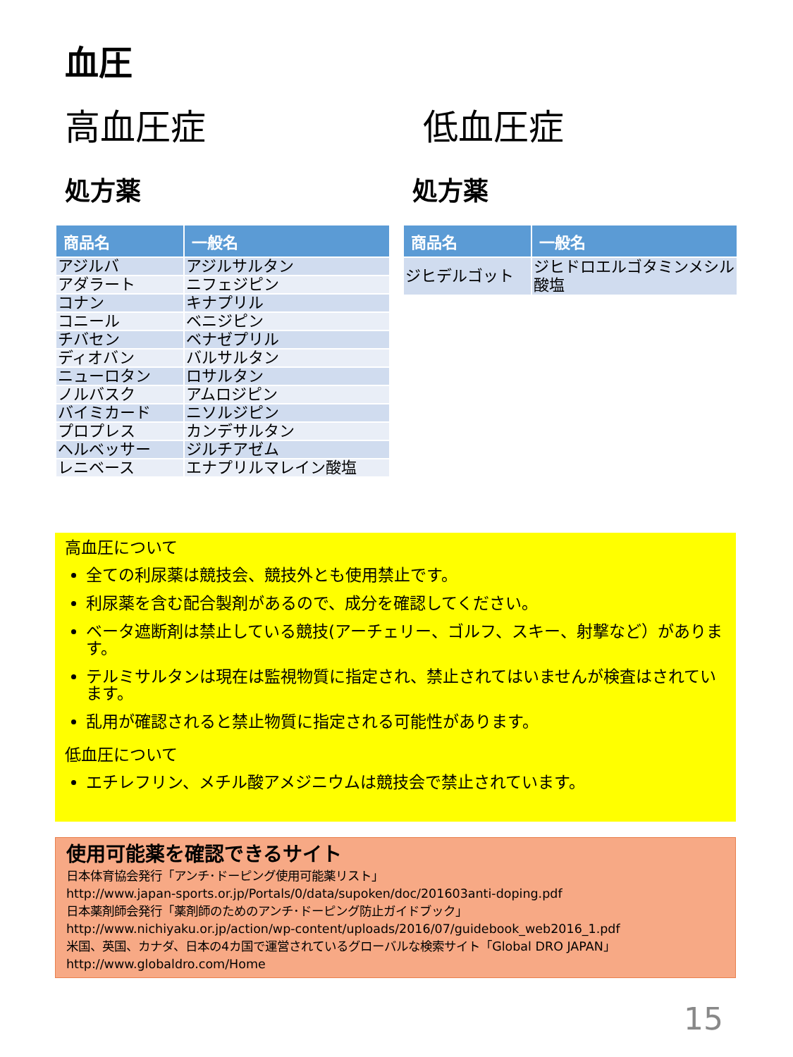血圧
高血圧症
処方薬
| 商品名 | 一般名 |
| --- | --- |
| アジルバ | アジルサルタン |
| アダラート | ニフェジピン |
| コナン | キナプリル |
| コニール | ベニジピン |
| チバセン | ベナゼプリル |
| ディオバン | バルサルタン |
| ニューロタン | ロサルタン |
| ノルバスク | アムロジピン |
| バイミカード | ニソルジピン |
| プロプレス | カンデサルタン |
| ヘルベッサー | ジルチアゼム |
| レニベース | エナプリルマレイン酸塩 |
低血圧症
処方薬
| 商品名 | 一般名 |
| --- | --- |
| ジヒデルゴット | ジヒドロエルゴタミンメシル酸塩 |
高血圧について
全ての利尿薬は競技会、競技外とも使用禁止です。
利尿薬を含む配合製剤があるので、成分を確認してください。
ベータ遮断剤は禁止している競技(アーチェリー、ゴルフ、スキー、射撃など）があります。
テルミサルタンは現在は監視物質に指定され、禁止されてはいませんが検査はされています。
乱用が確認されると禁止物質に指定される可能性があります。
低血圧について
エチレフリン、メチル酸アメジニウムは競技会で禁止されています。
使用可能薬を確認できるサイト
日本体育協会発行「アンチ･ドーピング使用可能薬リスト」
http://www.japan-sports.or.jp/Portals/0/data/supoken/doc/201603anti-doping.pdf
日本薬剤師会発行「薬剤師のためのアンチ･ドーピング防止ガイドブック」
http://www.nichiyaku.or.jp/action/wp-content/uploads/2016/07/guidebook_web2016_1.pdf
米国、英国、カナダ、日本の4カ国で運営されているグローバルな検索サイト「Global DRO JAPAN」
http://www.globaldro.com/Home
15